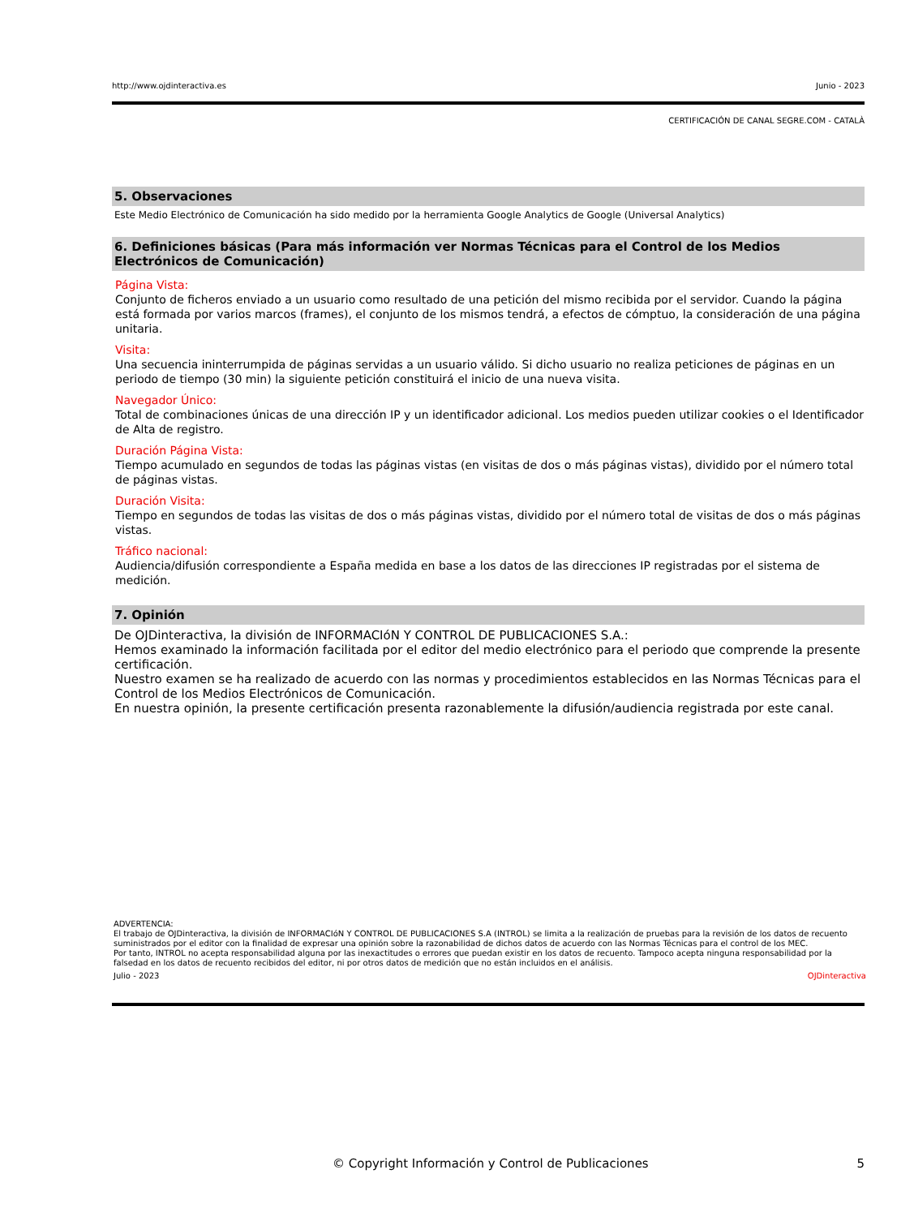http://www.ojdinteractiva.es Junio - 2023
CERTIFICACIÓN DE CANAL SEGRE.COM - CATALÀ
5. Observaciones
Este Medio Electrónico de Comunicación ha sido medido por la herramienta Google Analytics de Google (Universal Analytics)
6. Definiciones básicas (Para más información ver Normas Técnicas para el Control de los Medios Electrónicos de Comunicación)
Página Vista:
Conjunto de ficheros enviado a un usuario como resultado de una petición del mismo recibida por el servidor. Cuando la página está formada por varios marcos (frames), el conjunto de los mismos tendrá, a efectos de cómptuo, la consideración de una página unitaria.
Visita:
Una secuencia ininterrumpida de páginas servidas a un usuario válido. Si dicho usuario no realiza peticiones de páginas en un periodo de tiempo (30 min) la siguiente petición constituirá el inicio de una nueva visita.
Navegador Único:
Total de combinaciones únicas de una dirección IP y un identificador adicional. Los medios pueden utilizar cookies o el Identificador de Alta de registro.
Duración Página Vista:
Tiempo acumulado en segundos de todas las páginas vistas (en visitas de dos o más páginas vistas), dividido por el número total de páginas vistas.
Duración Visita:
Tiempo en segundos de todas las visitas de dos o más páginas vistas, dividido por el número total de visitas de dos o más páginas vistas.
Tráfico nacional:
Audiencia/difusión correspondiente a España medida en base a los datos de las direcciones IP registradas por el sistema de medición.
7. Opinión
De OJDinteractiva, la división de INFORMACIóN Y CONTROL DE PUBLICACIONES S.A.:
Hemos examinado la información facilitada por el editor del medio electrónico para el periodo que comprende la presente certificación.
Nuestro examen se ha realizado de acuerdo con las normas y procedimientos establecidos en las Normas Técnicas para el Control de los Medios Electrónicos de Comunicación.
En nuestra opinión, la presente certificación presenta razonablemente la difusión/audiencia registrada por este canal.
ADVERTENCIA:
El trabajo de OJDinteractiva, la división de INFORMACIóN Y CONTROL DE PUBLICACIONES S.A (INTROL) se limita a la realización de pruebas para la revisión de los datos de recuento suministrados por el editor con la finalidad de expresar una opinión sobre la razonabilidad de dichos datos de acuerdo con las Normas Técnicas para el control de los MEC.
Por tanto, INTROL no acepta responsabilidad alguna por las inexactitudes o errores que puedan existir en los datos de recuento. Tampoco acepta ninguna responsabilidad por la falsedad en los datos de recuento recibidos del editor, ni por otros datos de medición que no están incluidos en el análisis.
Julio - 2023 OJDinteractiva
© Copyright Información y Control de Publicaciones 5